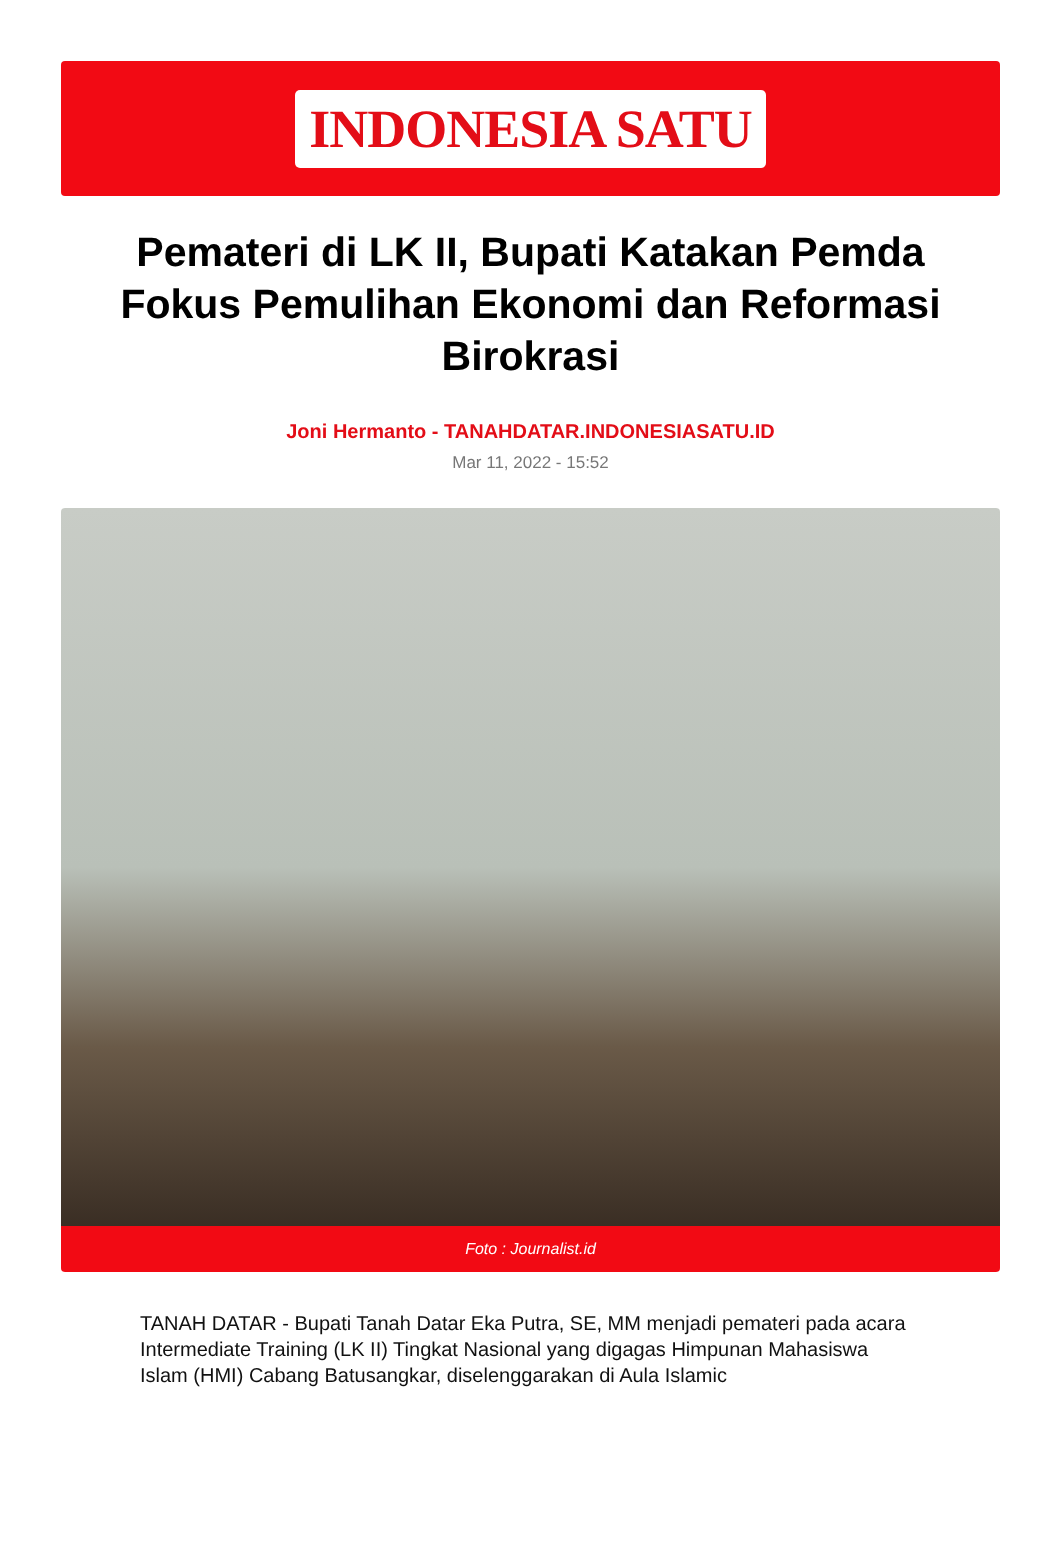INDONESIA SATU
Pemateri di LK II, Bupati Katakan Pemda Fokus Pemulihan Ekonomi dan Reformasi Birokrasi
Joni Hermanto - TANAHDATAR.INDONESIASATU.ID
Mar 11, 2022 - 15:52
Foto : Journalist.id
TANAH DATAR - Bupati Tanah Datar Eka Putra, SE, MM menjadi pemateri pada acara Intermediate Training (LK II) Tingkat Nasional yang digagas Himpunan Mahasiswa Islam (HMI) Cabang Batusangkar, diselenggarakan di Aula Islamic